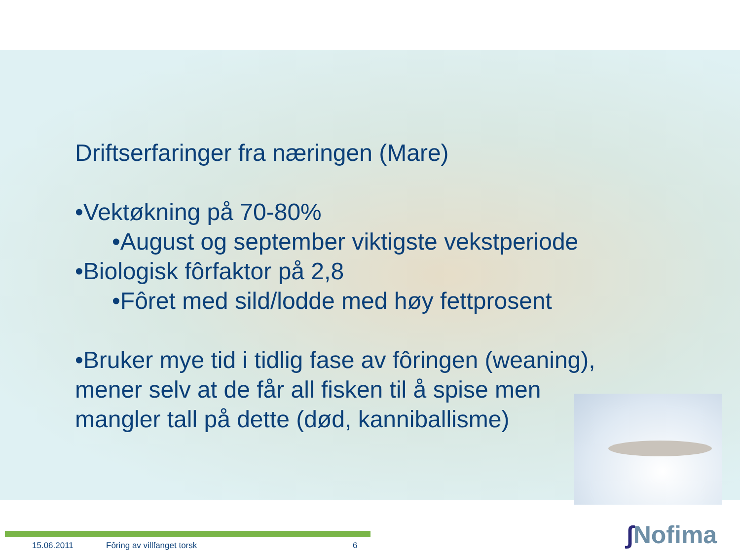Driftserfaringer fra næringen (Mare)
•Vektøkning på 70-80%
•August og september viktigste vekstperiode
•Biologisk fôrfaktor på 2,8
•Fôret med sild/lodde med høy fettprosent
•Bruker mye tid i tidlig fase av fôringen (weaning),
mener selv at de får all fisken til å spise men
mangler tall på dette (død, kanniballisme)
15.06.2011 Fôring av villfanget torsk 6 ∫Nofima